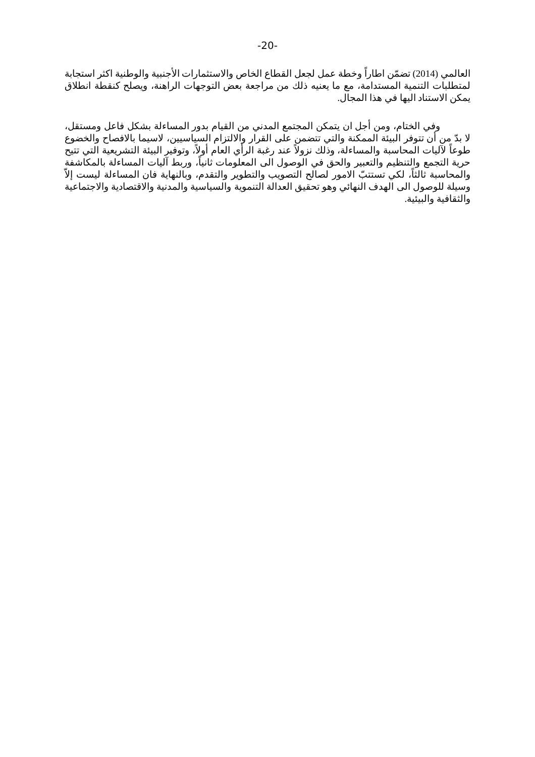-20-
العالمي (2014) تضمّن اطاراً وخطة عمل لجعل القطاع الخاص والاستثمارات الأجنبية والوطنية اكثر استجابة لمتطلبات التنمية المستدامة، مع ما يعنيه ذلك من مراجعة بعض التوجهات الراهنة، ويصلح كنقطة انطلاق يمكن الاستناد اليها في هذا المجال.
وفي الختام، ومن أجل ان يتمكن المجتمع المدني من القيام بدور المساءلة بشكل فاعل ومستقل، لا بدّ من أن تتوفر البيئة الممكنة والتي تتضمن على القرار والالتزام السياسيين، لاسيما بالافصاح والخضوع طوعاً لآليات المحاسبة والمساءلة، وذلك نزولاً عند رغبة الرأي العام أولاً، وتوفير البيئة التشريعية التي تتيح حرية التجمع والتنظيم والتعبير والحق في الوصول الى المعلومات ثانياً، وربط آليات المساءلة بالمكاشفة والمحاسبة ثالثاً، لكي تستتبّ الامور لصالح التصويب والتطوير والتقدم، وبالنهاية فان المساءلة ليست إلاّ وسيلة للوصول الى الهدف النهائي وهو تحقيق العدالة التنموية والسياسية والمدنية والاقتصادية والاجتماعية والثقافية والبيئية.